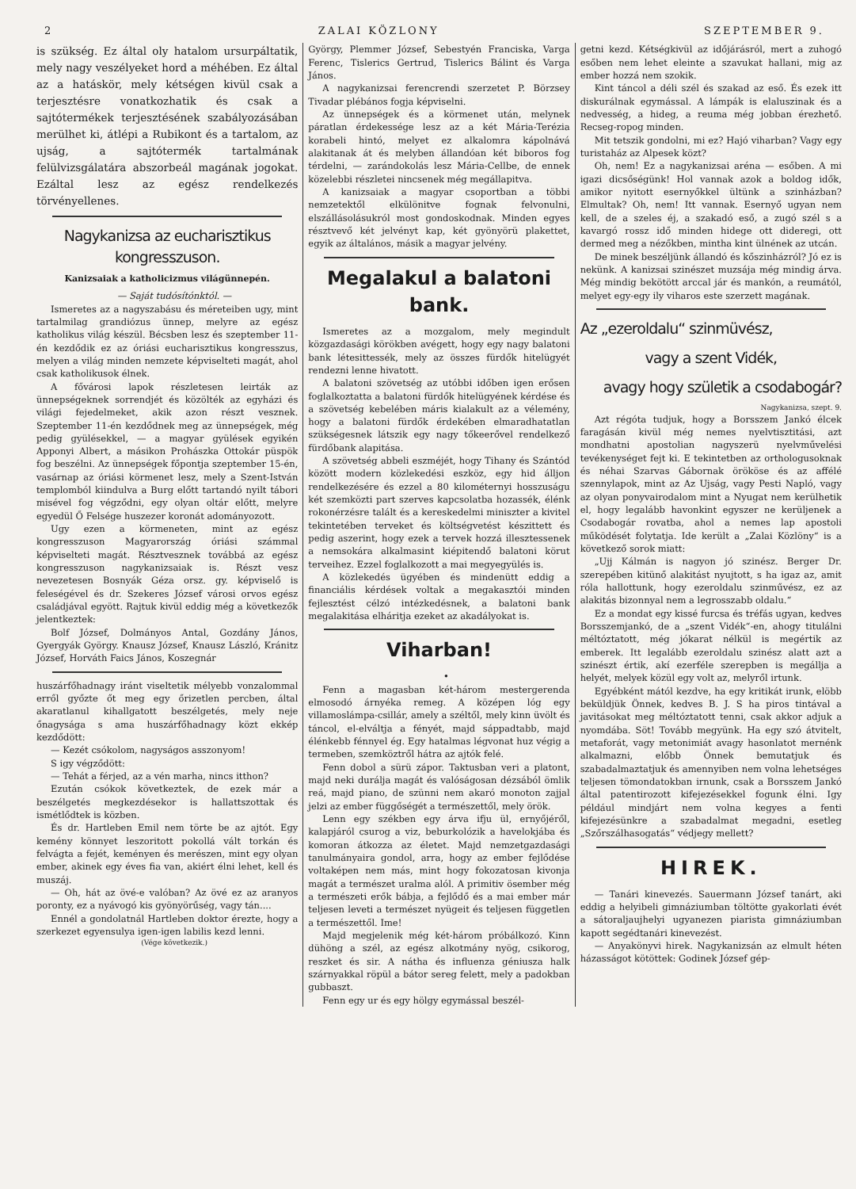2 ZALAI KÖZLONY SZEPTEMBER 9.
is szükség. Ez által oly hatalom ursurpáltatik, mely nagy veszélyeket hord a méhében. Ez által az a hatáskör, mely kétségen kivül csak a terjesztésre vonatkozhatik és csak a sajtótermékek terjesztésének szabályozásában merülhet ki, átlépi a Rubikont és a tartalom, az ujság, a sajtótermék tartalmának felülvizsgálatára abszorbeál magának jogokat. Ezáltal lesz az egész rendelkezés törvényellenes.
Nagykanizsa az eucharisztikus kongresszuson.
Kanizsaiak a katholicizmus világünnepén.
— Saját tudósítónktól. —
Ismeretes az a nagyszabásu és méreteiben ugy, mint tartalmilag grandiózus ünnep, melyre az egész katholikus világ készül. Bécsben lesz és szeptember 11-én kezdődik ez az óriási eucharisztikus kongresszus, melyen a világ minden nemzete képviselteti magát, ahol csak katholikusok élnek.
A fővárosi lapok részletesen leirták az ünnepségeknek sorrendjét és közölték az egyházi és világi fejedelmeket, akik azon részt vesznek. Szeptember 11-én kezdődnek meg az ünnepségek, még pedig gyülésekkel, — a magyar gyülések egyikén Apponyi Albert, a másikon Prohászka Ottokár püspök fog beszélni. Az ünnepségek főpontja szeptember 15-én, vasárnap az óriási körmenet lesz, mely a Szent-István templomból kiindulva a Burg előtt tartandó nyilt tábori misével fog végződni, egy olyan oltár előtt, melyre egyedül Ő Felsége huszezer koronát adományozott.
Ugy ezen a körmeneten, mint az egész kongresszuson Magyarország óriási számmal képviselteti magát. Résztvesznek továbbá az egész kongresszuson nagykanizsaiak is. Részt vesz nevezetesen Bosnyák Géza orsz. gy. képviselő is feleségével és dr. Szekeres József városi orvos egész családjával egyött. Rajtuk kivül eddig még a következők jelentkeztek:
Bolf József, Dolmányos Antal, Gozdány János, Gyergyák György. Knausz József, Knausz László, Kránitz József, Horváth Faics János, Koszegnár
huszárfőhadnagy iránt viseltetik mélyebb vonzalommal erről győzte őt meg egy őrizetlen percben, által akaratlanul kihallgatott beszélgetés, mely neje őnagysága s ama huszárfőhadnagy közt ekkép kezdődött:
— Kezét csókolom, nagyságos asszonyom!
S igy végződött:
— Tehát a férjed, az a vén marha, nincs itthon?
Ezután csókok következtek, de ezek már a beszélgetés megkezdésekor is hallattszottak és ismétlődtek is közben.
És dr. Hartleben Emil nem törte be az ajtót. Egy kemény könnyet leszoritott pokollá vált torkán és felvágta a fejét, keményen és merészen, mint egy olyan ember, akinek egy éves fia van, akiért élni lehet, kell és muszáj.
— Oh, hát az övé-e valóban? Az övé ez az aranyos poronty, ez a nyávogó kis gyönyörűség, vagy tán....
Ennél a gondolatnál Hartleben doktor érezte, hogy a szerkezet egyensulya igen-igen labilis kezd lenni.
(Vége következik.)
György, Plemmer József, Sebestyén Franciska, Varga Ferenc, Tislerics Gertrud, Tislerics Bálint és Varga János.
A nagykanizsai ferencrendi szerzetet P. Börzsey Tivadar plébános fogja képviselni.
Az ünnepségek és a körmenet után, melynek páratlan érdekessége lesz az a két Mária-Terézia korabeli hintó, melyet ez alkalomra kápolnává alakitanak át és melyben állandóan két biboros fog térdelni, — zarándokolás lesz Mária-Cellbe, de ennek közelebbi részletei nincsenek még megállapitva.
A kanizsaiak a magyar csoportban a többi nemzetektől elkülönitve fognak felvonulni, elszállásolásukról most gondoskodnak. Minden egyes résztvevő két jelvényt kap, két gyönyörü plakettet, egyik az általános, másik a magyar jelvény.
Megalakul a balatoni bank.
Ismeretes az a mozgalom, mely megindult közgazdasági körökben avégett, hogy egy nagy balatoni bank létesittessék, mely az összes fürdők hitelügyét rendezni lenne hivatott.
A balatoni szövetség az utóbbi időben igen erősen foglalkoztatta a balatoni fürdők hitelügyének kérdése és a szövetség kebelében máris kialakult az a vélemény, hogy a balatoni fürdők érdekében elmaradhatatlan szükségesnek látszik egy nagy tőkeerővel rendelkező fürdőbank alapitása.
A szövetség abbeli eszméjét, hogy Tihany és Szántód között modern közlekedési eszköz, egy hid álljon rendelkezésére és ezzel a 80 kilométernyi hosszuságu két szemközti part szerves kapcsolatba hozassék, élénk rokonérzésre talált és a kereskedelmi miniszter a kivitel tekintetében terveket és költségvetést készittett és pedig aszerint, hogy ezek a tervek hozzá illesztessenek a nemsokára alkalmasint kiépitendő balatoni körut terveihez. Ezzel foglalkozott a mai megyegyülés is.
A közlekedés ügyében és mindenütt eddig a financiális kérdések voltak a megakasztói minden fejlesztést célzó intézkedésnek, a balatoni bank megalakitása elháritja ezeket az akadályokat is.
Viharban!
•
Fenn a magasban két-három mestergerenda elmosodó árnyéka remeg. A középen lóg egy villamoslámpa-csillár, amely a széltől, mely kinn üvölt és táncol, el-elváltja a fényét, majd sáppadtabb, majd élénkebb fénnyel ég. Egy hatalmas légvonat huz végig a termeben, szemköztről hátra az ajtók felé.
Fenn dobol a sürü zápor. Taktusban veri a platont, majd neki durálja magát és valóságosan dézsából ömlik reá, majd piano, de szünni nem akaró monoton zajjal jelzi az ember függőségét a természettől, mely örök.
Lenn egy székben egy árva ifju ül, ernyőjéről, kalapjáról csurog a viz, beburkolózik a havelokjába és komoran átkozza az életet. Majd nemzetgazdasági tanulmányaira gondol, arra, hogy az ember fejlődése voltaképen nem más, mint hogy fokozatosan kivonja magát a természet uralma alól. A primitiv ösember még a természeti erők bábja, a fejlődő és a mai ember már teljesen leveti a természet nyügeit és teljesen független a természettől. Ime!
Majd megjelenik még két-három próbálkozó. Kinn dühöng a szél, az egész alkotmány nyög, csikorog, reszket és sir. A nátha és influenza géniusza halk szárnyakkal röpül a bátor sereg felett, mely a padokban gubbaszt.
Fenn egy ur és egy hölgy egymással beszél-
getni kezd. Kétségkivül az időjárásról, mert a zuhogó esőben nem lehet eleinte a szavukat hallani, mig az ember hozzá nem szokik.
Kint táncol a déli szél és szakad az eső. És ezek itt diskurálnak egymással. A lámpák is elaluszinak és a nedvesség, a hideg, a reuma még jobban érezhető. Recseg-ropog minden.
Mit tetszik gondolni, mi ez? Hajó viharban? Vagy egy turistaház az Alpesek közt?
Oh, nem! Ez a nagykanizsai aréna — esőben. A mi igazi dicsőségünk! Hol vannak azok a boldog idők, amikor nyitott esernyőkkel ültünk a szinházban? Elmultak? Oh, nem! Itt vannak. Esernyő ugyan nem kell, de a szeles éj, a szakadó eső, a zugó szél s a kavargó rossz idő minden hidege ott dideregi, ott dermed meg a nézőkben, mintha kint ülnének az utcán.
De minek beszéljünk állandó és kőszinházról? Jó ez is nekünk. A kanizsai szinészet muzsája még mindig árva. Még mindig bekötött arccal jár és mankón, a reumától, melyet egy-egy ily viharos este szerzett magának.
Az „ezeroldalu“ szinmüvész,
vagy a szent Vidék,
avagy hogy születik a csodabogár?
Nagykanizsa, szept. 9.
Azt régóta tudjuk, hogy a Borsszem Jankó élcek faragásán kivül még nemes nyelvtisztitási, azt mondhatni apostolian nagyszerü nyelvművelési tevékenységet fejt ki. E tekintetben az orthologusoknak és néhai Szarvas Gábornak örököse és az affélé szennylapok, mint az Az Ujság, vagy Pesti Napló, vagy az olyan ponyvairodalom mint a Nyugat nem kerülhetik el, hogy legalább havonkint egyszer ne kerüljenek a Csodabogár rovatba, ahol a nemes lap apostoli működését folytatja. Ide került a „Zalai Közlöny“ is a következő sorok miatt:
„Ujj Kálmán is nagyon jó szinész. Berger Dr. szerepében kitünő alakitást nyujtott, s ha igaz az, amit róla hallottunk, hogy ezeroldalu szinművész, ez az alakitás bizonnyal nem a legrosszabb oldalu.“
Ez a mondat egy kissé furcsa és tréfás ugyan, kedves Borsszemjankó, de a „szent Vidék“-en, ahogy titulálni méltóztatott, még jókarat nélkül is megértik az emberek. Itt legalább ezeroldalu szinész alatt azt a szinészt értik, akí ezerféle szerepben is megállja a helyét, melyek közül egy volt az, melyről irtunk.
Egyébként mától kezdve, ha egy kritikát irunk, elöbb beküldjük Önnek, kedves B. J. S ha piros tintával a javitásokat meg méltóztatott tenni, csak akkor adjuk a nyomdába. Söt! Tovább megyünk. Ha egy szó átvitelt, metaforát, vagy metonimiát avagy hasonlatot mernénk alkalmazni, előbb Önnek bemutatjuk és szabadalmaztatjuk és amennyiben nem volna lehetséges teljesen tömondatokban irnunk, csak a Borsszem Jankó által patentirozott kifejezésekkel fogunk élni. Igy például mindjárt nem volna kegyes a fenti kifejezésünkre a szabadalmat megadni, esetleg „Szőrszálhasogatás“ védjegy mellett?
HIREK.
— Tanári kinevezés. Sauermann József tanárt, aki eddig a helyibeli gimnáziumban töltötte gyakorlati évét a sátoraljaujhelyi ugyanezen piarista gimnáziumban kapott segédtanári kinevezést.
— Anyakönyvi hirek. Nagykanizsán az elmult héten házasságot kötöttek: Godinek József gép-